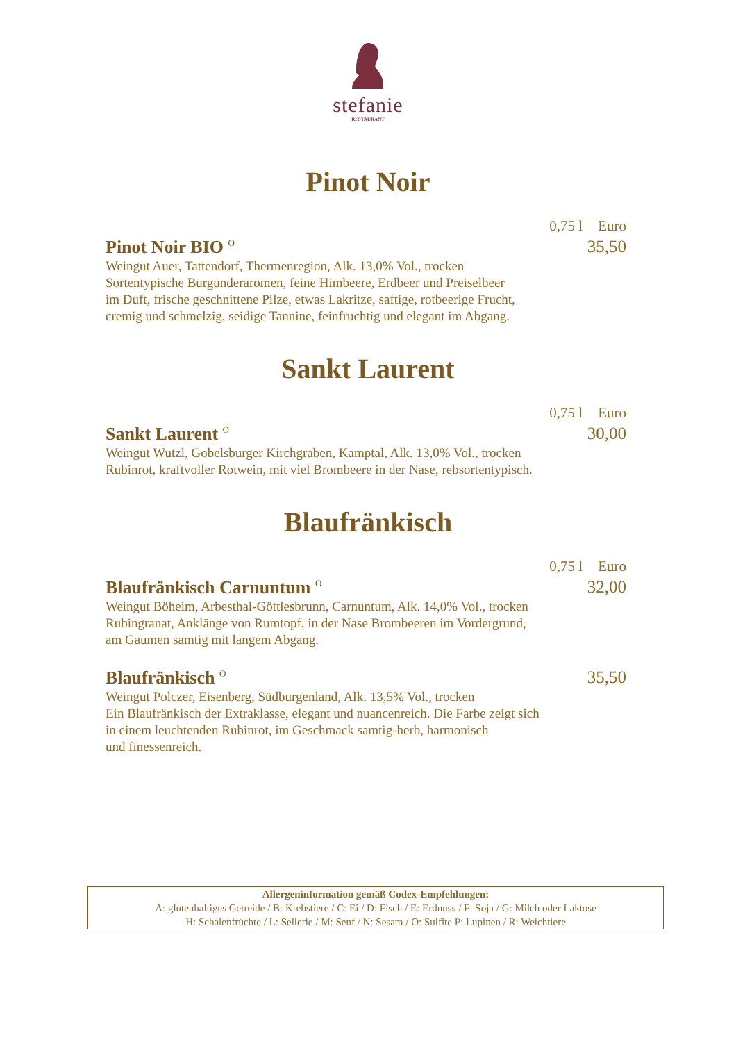stefanie
RESTAURANT
Pinot Noir
0,75 l Euro
Pinot Noir BIO <sup>O</sup>
35,50
Weingut Auer, Tattendorf, Thermenregion, Alk. 13,0% Vol., trocken
Sortentypische Burgunderaromen, feine Himbeere, Erdbeer und Preiselbeer
im Duft, frische geschnittene Pilze, etwas Lakritze, saftige, rotbeerige Frucht,
cremig und schmelzig, seidige Tannine, feinfruchtig und elegant im Abgang.
Sankt Laurent
0,75 l Euro
Sankt Laurent <sup>O</sup>
30,00
Weingut Wutzl, Gobelsburger Kirchgraben, Kamptal, Alk. 13,0% Vol., trocken
Rubinrot, kraftvoller Rotwein, mit viel Brombeere in der Nase, rebsortentypisch.
Blaufränkisch
0,75 l Euro
Blaufränkisch Carnuntum <sup>O</sup>
32,00
Weingut Böheim, Arbesthal-Göttlesbrunn, Carnuntum, Alk. 14,0% Vol., trocken
Rubingranat, Anklänge von Rumtopf, in der Nase Brombeeren im Vordergrund,
am Gaumen samtig mit langem Abgang.
Blaufränkisch <sup>O</sup>
35,50
Weingut Polczer, Eisenberg, Südburgenland, Alk. 13,5% Vol., trocken
Ein Blaufränkisch der Extraklasse, elegant und nuancenreich. Die Farbe zeigt sich
in einem leuchtenden Rubinrot, im Geschmack samtig-herb, harmonisch
und finessenreich.
Allergeninformation gemäß Codex-Empfehlungen:
A: glutenhaltiges Getreide / B: Krebstiere / C: Ei / D: Fisch / E: Erdnuss / F: Soja / G: Milch oder Laktose
H: Schalenfrüchte / L: Sellerie / M: Senf / N: Sesam / O: Sulfite P: Lupinen / R: Weichtiere